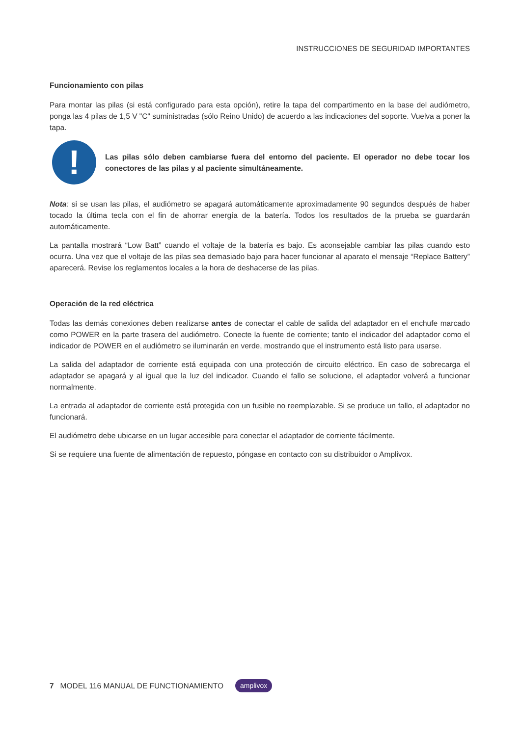INSTRUCCIONES DE SEGURIDAD IMPORTANTES
Funcionamiento con pilas
Para montar las pilas (si está configurado para esta opción), retire la tapa del compartimento en la base del audiómetro, ponga las 4 pilas de 1,5 V "C" suministradas (sólo Reino Unido) de acuerdo a las indicaciones del soporte. Vuelva a poner la tapa.
!
Las pilas sólo deben cambiarse fuera del entorno del paciente. El operador no debe tocar los conectores de las pilas y al paciente simultáneamente.
Nota: si se usan las pilas, el audiómetro se apagará automáticamente aproximadamente 90 segundos después de haber tocado la última tecla con el fin de ahorrar energía de la batería. Todos los resultados de la prueba se guardarán automáticamente.
La pantalla mostrará “Low Batt” cuando el voltaje de la batería es bajo. Es aconsejable cambiar las pilas cuando esto ocurra. Una vez que el voltaje de las pilas sea demasiado bajo para hacer funcionar al aparato el mensaje “Replace Battery” aparecerá. Revise los reglamentos locales a la hora de deshacerse de las pilas.
Operación de la red eléctrica
Todas las demás conexiones deben realizarse antes de conectar el cable de salida del adaptador en el enchufe marcado como POWER en la parte trasera del audiómetro. Conecte la fuente de corriente; tanto el indicador del adaptador como el indicador de POWER en el audiómetro se iluminarán en verde, mostrando que el instrumento está listo para usarse.
La salida del adaptador de corriente está equipada con una protección de circuito eléctrico. En caso de sobrecarga el adaptador se apagará y al igual que la luz del indicador. Cuando el fallo se solucione, el adaptador volverá a funcionar normalmente.
La entrada al adaptador de corriente está protegida con un fusible no reemplazable. Si se produce un fallo, el adaptador no funcionará.
El audiómetro debe ubicarse en un lugar accesible para conectar el adaptador de corriente fácilmente.
Si se requiere una fuente de alimentación de repuesto, póngase en contacto con su distribuidor o Amplivox.
7 MODEL 116 MANUAL DE FUNCTIONAMIENTO amplivox